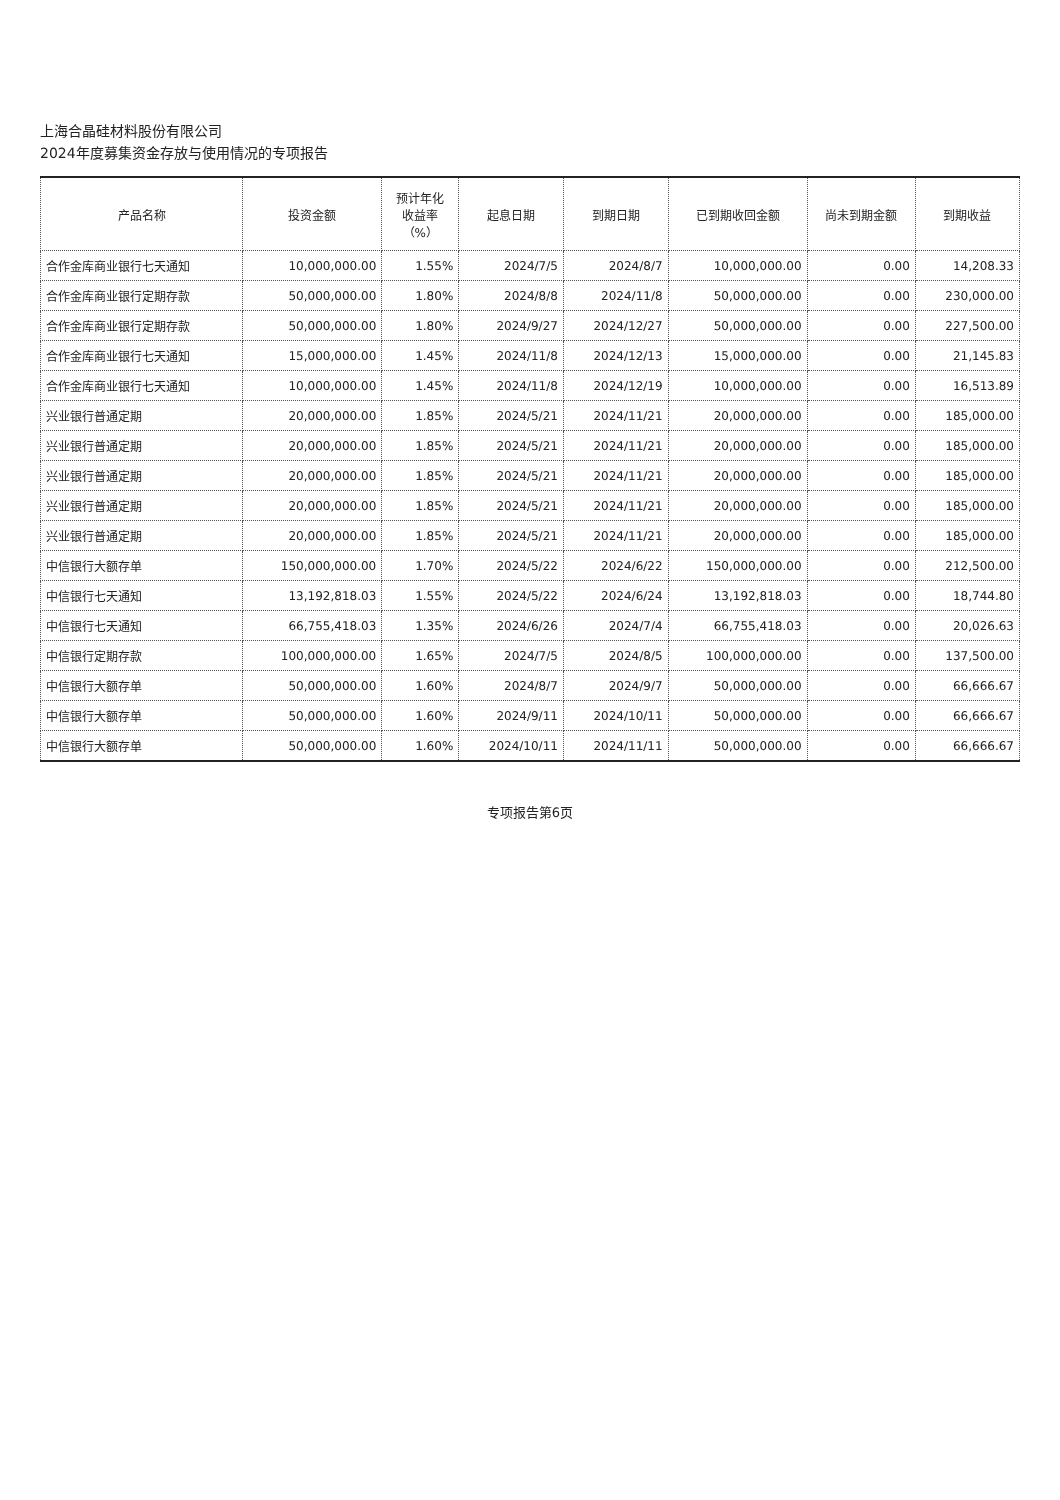上海合晶硅材料股份有限公司
2024年度募集资金存放与使用情况的专项报告
| 产品名称 | 投资金额 | 预计年化 收益率 （%） | 起息日期 | 到期日期 | 已到期收回金额 | 尚未到期金额 | 到期收益 |
| --- | --- | --- | --- | --- | --- | --- | --- |
| 合作金库商业银行七天通知 | 10,000,000.00 | 1.55% | 2024/7/5 | 2024/8/7 | 10,000,000.00 | 0.00 | 14,208.33 |
| 合作金库商业银行定期存款 | 50,000,000.00 | 1.80% | 2024/8/8 | 2024/11/8 | 50,000,000.00 | 0.00 | 230,000.00 |
| 合作金库商业银行定期存款 | 50,000,000.00 | 1.80% | 2024/9/27 | 2024/12/27 | 50,000,000.00 | 0.00 | 227,500.00 |
| 合作金库商业银行七天通知 | 15,000,000.00 | 1.45% | 2024/11/8 | 2024/12/13 | 15,000,000.00 | 0.00 | 21,145.83 |
| 合作金库商业银行七天通知 | 10,000,000.00 | 1.45% | 2024/11/8 | 2024/12/19 | 10,000,000.00 | 0.00 | 16,513.89 |
| 兴业银行普通定期 | 20,000,000.00 | 1.85% | 2024/5/21 | 2024/11/21 | 20,000,000.00 | 0.00 | 185,000.00 |
| 兴业银行普通定期 | 20,000,000.00 | 1.85% | 2024/5/21 | 2024/11/21 | 20,000,000.00 | 0.00 | 185,000.00 |
| 兴业银行普通定期 | 20,000,000.00 | 1.85% | 2024/5/21 | 2024/11/21 | 20,000,000.00 | 0.00 | 185,000.00 |
| 兴业银行普通定期 | 20,000,000.00 | 1.85% | 2024/5/21 | 2024/11/21 | 20,000,000.00 | 0.00 | 185,000.00 |
| 兴业银行普通定期 | 20,000,000.00 | 1.85% | 2024/5/21 | 2024/11/21 | 20,000,000.00 | 0.00 | 185,000.00 |
| 中信银行大额存单 | 150,000,000.00 | 1.70% | 2024/5/22 | 2024/6/22 | 150,000,000.00 | 0.00 | 212,500.00 |
| 中信银行七天通知 | 13,192,818.03 | 1.55% | 2024/5/22 | 2024/6/24 | 13,192,818.03 | 0.00 | 18,744.80 |
| 中信银行七天通知 | 66,755,418.03 | 1.35% | 2024/6/26 | 2024/7/4 | 66,755,418.03 | 0.00 | 20,026.63 |
| 中信银行定期存款 | 100,000,000.00 | 1.65% | 2024/7/5 | 2024/8/5 | 100,000,000.00 | 0.00 | 137,500.00 |
| 中信银行大额存单 | 50,000,000.00 | 1.60% | 2024/8/7 | 2024/9/7 | 50,000,000.00 | 0.00 | 66,666.67 |
| 中信银行大额存单 | 50,000,000.00 | 1.60% | 2024/9/11 | 2024/10/11 | 50,000,000.00 | 0.00 | 66,666.67 |
| 中信银行大额存单 | 50,000,000.00 | 1.60% | 2024/10/11 | 2024/11/11 | 50,000,000.00 | 0.00 | 66,666.67 |
专项报告第6页